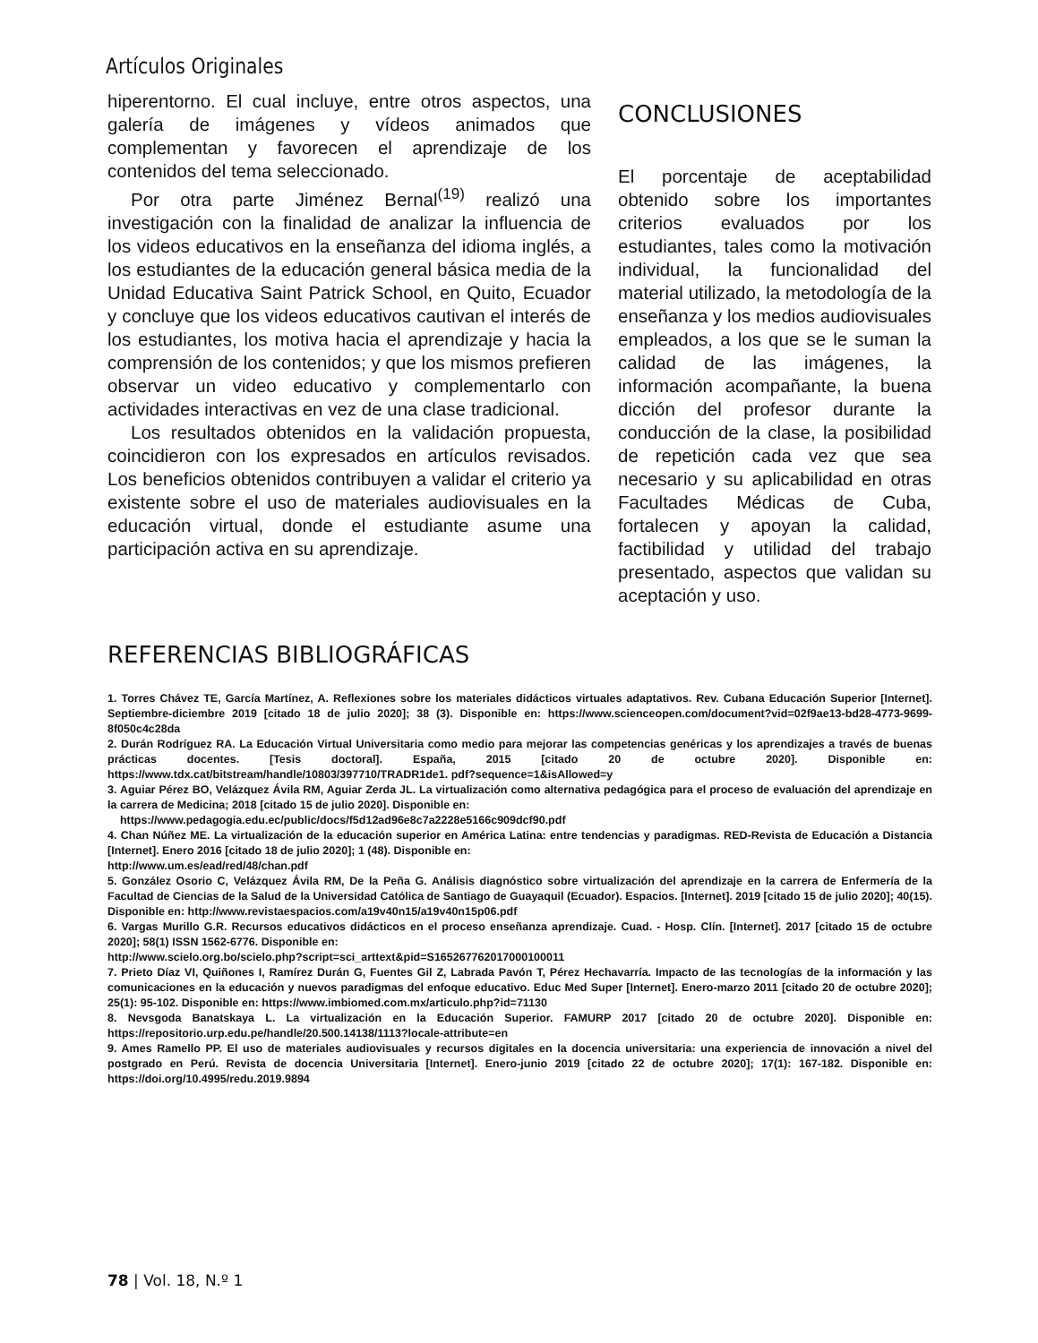Artículos Originales
hiperentorno. El cual incluye, entre otros aspectos, una galería de imágenes y vídeos animados que complementan y favorecen el aprendizaje de los contenidos del tema seleccionado.
Por otra parte Jiménez Bernal<sup>(19)</sup> realizó una investigación con la finalidad de analizar la influencia de los videos educativos en la enseñanza del idioma inglés, a los estudiantes de la educación general básica media de la Unidad Educativa Saint Patrick School, en Quito, Ecuador y concluye que los videos educativos cautivan el interés de los estudiantes, los motiva hacia el aprendizaje y hacia la comprensión de los contenidos; y que los mismos prefieren observar un video educativo y complementarlo con actividades interactivas en vez de una clase tradicional.
Los resultados obtenidos en la validación propuesta, coincidieron con los expresados en artículos revisados. Los beneficios obtenidos contribuyen a validar el criterio ya existente sobre el uso de materiales audiovisuales en la educación virtual, donde el estudiante asume una participación activa en su aprendizaje.
CONCLUSIONES
El porcentaje de aceptabilidad obtenido sobre los importantes criterios evaluados por los estudiantes, tales como la motivación individual, la funcionalidad del material utilizado, la metodología de la enseñanza y los medios audiovisuales empleados, a los que se le suman la calidad de las imágenes, la información acompañante, la buena dicción del profesor durante la conducción de la clase, la posibilidad de repetición cada vez que sea necesario y su aplicabilidad en otras Facultades Médicas de Cuba, fortalecen y apoyan la calidad, factibilidad y utilidad del trabajo presentado, aspectos que validan su aceptación y uso.
REFERENCIAS BIBLIOGRÁFICAS
1. Torres Chávez TE, García Martínez, A. Reflexiones sobre los materiales didácticos virtuales adaptativos. Rev. Cubana Educación Superior [Internet]. Septiembre-diciembre 2019 [citado 18 de julio 2020]; 38 (3). Disponible en: https://www.scienceopen.com/document?vid=02f9ae13-bd28-4773-9699-8f050c4c28da
2. Durán Rodríguez RA. La Educación Virtual Universitaria como medio para mejorar las competencias genéricas y los aprendizajes a través de buenas prácticas docentes. [Tesis doctoral]. España, 2015 [citado 20 de octubre 2020]. Disponible en: https://www.tdx.cat/bitstream/handle/10803/397710/TRADR1de1. pdf?sequence=1&isAllowed=y
3. Aguiar Pérez BO, Velázquez Ávila RM, Aguiar Zerda JL. La virtualización como alternativa pedagógica para el proceso de evaluación del aprendizaje en la carrera de Medicina; 2018 [citado 15 de julio 2020]. Disponible en:
https://www.pedagogia.edu.ec/public/docs/f5d12ad96e8c7a2228e5166c909dcf90.pdf
4. Chan Núñez ME. La virtualización de la educación superior en América Latina: entre tendencias y paradigmas. RED-Revista de Educación a Distancia [Internet]. Enero 2016 [citado 18 de julio 2020]; 1 (48). Disponible en:
http://www.um.es/ead/red/48/chan.pdf
5. González Osorio C, Velázquez Ávila RM, De la Peña G. Análisis diagnóstico sobre virtualización del aprendizaje en la carrera de Enfermería de la Facultad de Ciencias de la Salud de la Universidad Católica de Santiago de Guayaquil (Ecuador). Espacios. [Internet]. 2019 [citado 15 de julio 2020]; 40(15). Disponible en: http://www.revistaespacios.com/a19v40n15/a19v40n15p06.pdf
6. Vargas Murillo G.R. Recursos educativos didácticos en el proceso enseñanza aprendizaje. Cuad. - Hosp. Clín. [Internet]. 2017 [citado 15 de octubre 2020]; 58(1) ISSN 1562-6776. Disponible en:
http://www.scielo.org.bo/scielo.php?script=sci_arttext&pid=S165267762017000100011
7. Prieto Díaz VI, Quiñones I, Ramírez Durán G, Fuentes Gil Z, Labrada Pavón T, Pérez Hechavarría. Impacto de las tecnologías de la información y las comunicaciones en la educación y nuevos paradigmas del enfoque educativo. Educ Med Super [Internet]. Enero-marzo 2011 [citado 20 de octubre 2020]; 25(1): 95-102. Disponible en: https://www.imbiomed.com.mx/articulo.php?id=71130
8. Nevsgoda Banatskaya L. La virtualización en la Educación Superior. FAMURP 2017 [citado 20 de octubre 2020]. Disponible en: https://repositorio.urp.edu.pe/handle/20.500.14138/1113?locale-attribute=en
9. Ames Ramello PP. El uso de materiales audiovisuales y recursos digitales en la docencia universitaria: una experiencia de innovación a nivel del postgrado en Perú. Revista de docencia Universitaria [Internet]. Enero-junio 2019 [citado 22 de octubre 2020]; 17(1): 167-182. Disponible en: https://doi.org/10.4995/redu.2019.9894
78 | Vol. 18, N.º 1